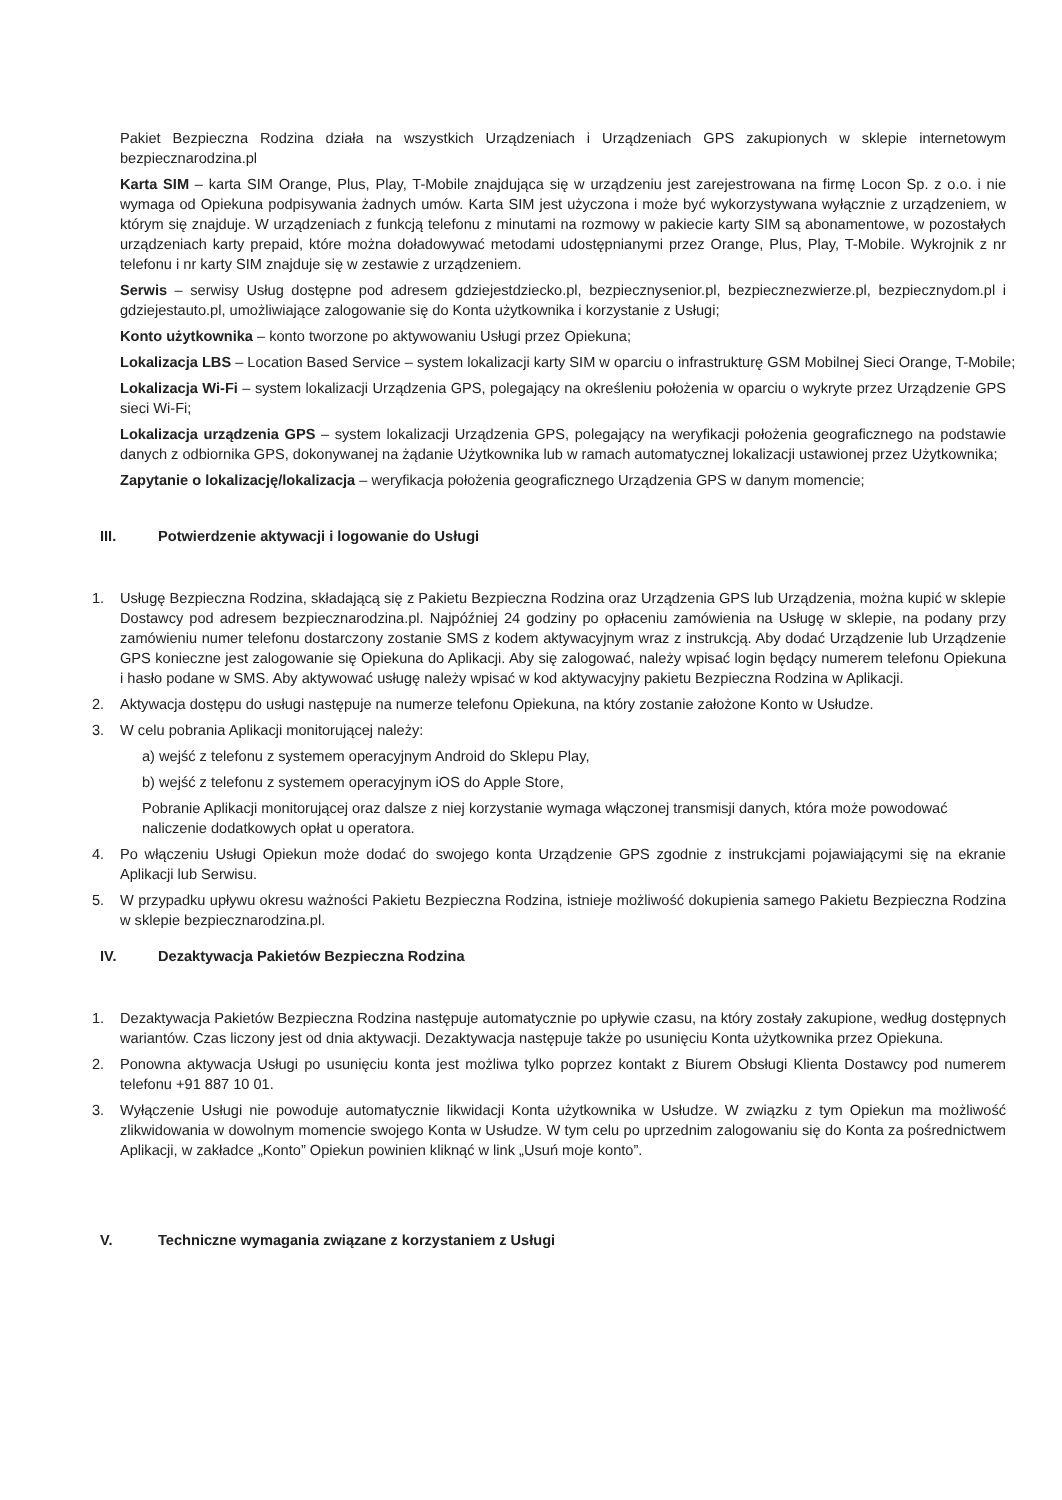Pakiet Bezpieczna Rodzina działa na wszystkich Urządzeniach i Urządzeniach GPS zakupionych w sklepie internetowym bezpiecznarodzina.pl
Karta SIM – karta SIM Orange, Plus, Play, T-Mobile znajdująca się w urządzeniu jest zarejestrowana na firmę Locon Sp. z o.o. i nie wymaga od Opiekuna podpisywania żadnych umów. Karta SIM jest użyczona i może być wykorzystywana wyłącznie z urządzeniem, w którym się znajduje. W urządzeniach z funkcją telefonu z minutami na rozmowy w pakiecie karty SIM są abonamentowe, w pozostałych urządzeniach karty prepaid, które można doładowywać metodami udostępnianymi przez Orange, Plus, Play, T-Mobile. Wykrojnik z nr telefonu i nr karty SIM znajduje się w zestawie z urządzeniem.
Serwis – serwisy Usług dostępne pod adresem gdziejestdziecko.pl, bezpiecznysenior.pl, bezpiecznezwierze.pl, bezpiecznydom.pl i gdziejestauto.pl, umożliwiające zalogowanie się do Konta użytkownika i korzystanie z Usługi;
Konto użytkownika – konto tworzone po aktywowaniu Usługi przez Opiekuna;
Lokalizacja LBS – Location Based Service – system lokalizacji karty SIM w oparciu o infrastrukturę GSM Mobilnej Sieci Orange, T-Mobile;
Lokalizacja Wi-Fi – system lokalizacji Urządzenia GPS, polegający na określeniu położenia w oparciu o wykryte przez Urządzenie GPS sieci Wi-Fi;
Lokalizacja urządzenia GPS – system lokalizacji Urządzenia GPS, polegający na weryfikacji położenia geograficznego na podstawie danych z odbiornika GPS, dokonywanej na żądanie Użytkownika lub w ramach automatycznej lokalizacji ustawionej przez Użytkownika;
Zapytanie o lokalizację/lokalizacja – weryfikacja położenia geograficznego Urządzenia GPS w danym momencie;
III. Potwierdzenie aktywacji i logowanie do Usługi
1. Usługę Bezpieczna Rodzina, składającą się z Pakietu Bezpieczna Rodzina oraz Urządzenia GPS lub Urządzenia, można kupić w sklepie Dostawcy pod adresem bezpiecznarodzina.pl. Najpóźniej 24 godziny po opłaceniu zamówienia na Usługę w sklepie, na podany przy zamówieniu numer telefonu dostarczony zostanie SMS z kodem aktywacyjnym wraz z instrukcją. Aby dodać Urządzenie lub Urządzenie GPS konieczne jest zalogowanie się Opiekuna do Aplikacji. Aby się zalogować, należy wpisać login będący numerem telefonu Opiekuna i hasło podane w SMS. Aby aktywować usługę należy wpisać w kod aktywacyjny pakietu Bezpieczna Rodzina w Aplikacji.
2. Aktywacja dostępu do usługi następuje na numerze telefonu Opiekuna, na który zostanie założone Konto w Usłudze.
3. W celu pobrania Aplikacji monitorującej należy:
a) wejść z telefonu z systemem operacyjnym Android do Sklepu Play,
b) wejść z telefonu z systemem operacyjnym iOS do Apple Store,
Pobranie Aplikacji monitorującej oraz dalsze z niej korzystanie wymaga włączonej transmisji danych, która może powodować naliczenie dodatkowych opłat u operatora.
4. Po włączeniu Usługi Opiekun może dodać do swojego konta Urządzenie GPS zgodnie z instrukcjami pojawiającymi się na ekranie Aplikacji lub Serwisu.
5. W przypadku upływu okresu ważności Pakietu Bezpieczna Rodzina, istnieje możliwość dokupienia samego Pakietu Bezpieczna Rodzina w sklepie bezpiecznarodzina.pl.
IV. Dezaktywacja Pakietów Bezpieczna Rodzina
1. Dezaktywacja Pakietów Bezpieczna Rodzina następuje automatycznie po upływie czasu, na który zostały zakupione, według dostępnych wariantów. Czas liczony jest od dnia aktywacji. Dezaktywacja następuje także po usunięciu Konta użytkownika przez Opiekuna.
2. Ponowna aktywacja Usługi po usunięciu konta jest możliwa tylko poprzez kontakt z Biurem Obsługi Klienta Dostawcy pod numerem telefonu +91 887 10 01.
3. Wyłączenie Usługi nie powoduje automatycznie likwidacji Konta użytkownika w Usłudze. W związku z tym Opiekun ma możliwość zlikwidowania w dowolnym momencie swojego Konta w Usłudze. W tym celu po uprzednim zalogowaniu się do Konta za pośrednictwem Aplikacji, w zakładce „Konto” Opiekun powinien kliknąć w link „Usuń moje konto”.
V. Techniczne wymagania związane z korzystaniem z Usługi